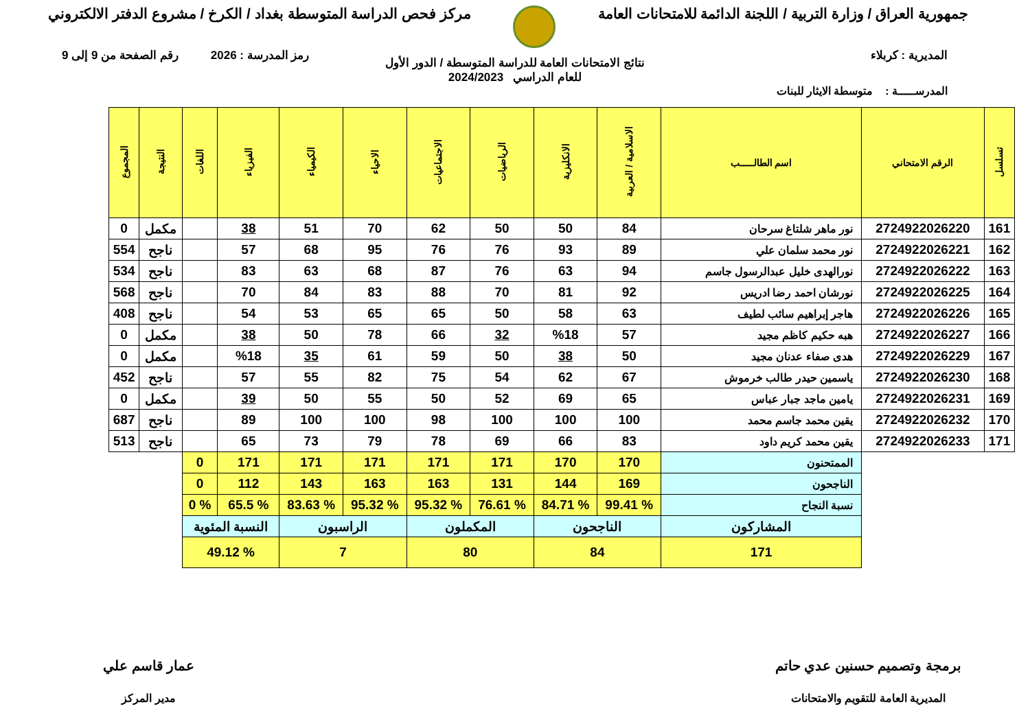جمهورية العراق / وزارة التربية / اللجنة الدائمة للامتحانات العامة
مركز فحص الدراسة المتوسطة بغداد / الكرخ / مشروع الدفتر الالكتروني
المديرية : كربلاء رمز المدرسة : 2026 رقم الصفحة من 9 إلى 9
نتائج الامتحانات العامة للدراسة المتوسطة / الدور الأول
للعام الدراسي 2024/2023
المدرســـــة : متوسطة الايثار للبنات
| تسلسل | الرقم الامتحاني | اسم الطالـــــب | الاسلامية / العربية | الانكليزية | الرياضيات | الاجتماعيات | الاحياء | الكيمياء | الفيزياء | اللغات | النتيجة | المجموع |
| --- | --- | --- | --- | --- | --- | --- | --- | --- | --- | --- | --- | --- |
| 161 | 2724922026220 | نور ماهر شلتاغ سرحان | 84 | 50 | 50 | 62 | 70 | 51 | 38 | | مكمل | 0 |
| 162 | 2724922026221 | نور محمد سلمان علي | 89 | 93 | 76 | 76 | 95 | 68 | 57 | | ناجح | 554 |
| 163 | 2724922026222 | نورالهدى خليل عبدالرسول جاسم | 94 | 63 | 76 | 87 | 68 | 63 | 83 | | ناجح | 534 |
| 164 | 2724922026225 | نورشان احمد رضا ادريس | 92 | 81 | 70 | 88 | 83 | 84 | 70 | | ناجح | 568 |
| 165 | 2724922026226 | هاجر إبراهيم سائب لطيف | 63 | 58 | 50 | 65 | 65 | 53 | 54 | | ناجح | 408 |
| 166 | 2724922026227 | هبه حكيم كاظم مجيد | 57 | %18 | 32 | 66 | 78 | 50 | 38 | | مكمل | 0 |
| 167 | 2724922026229 | هدى صفاء عدنان مجيد | 50 | 38 | 50 | 59 | 61 | 35 | %18 | | مكمل | 0 |
| 168 | 2724922026230 | ياسمين حيدر طالب خرموش | 67 | 62 | 54 | 75 | 82 | 55 | 57 | | ناجح | 452 |
| 169 | 2724922026231 | يامين ماجد جبار عباس | 65 | 69 | 52 | 50 | 55 | 50 | 39 | | مكمل | 0 |
| 170 | 2724922026232 | يقين محمد جاسم محمد | 100 | 100 | 100 | 98 | 100 | 100 | 89 | | ناجح | 687 |
| 171 | 2724922026233 | يقين محمد كريم داود | 83 | 66 | 69 | 78 | 79 | 73 | 65 | | ناجح | 513 |
| | | الممتحنون | 170 | 170 | 171 | 171 | 171 | 171 | 171 | 0 | | |
| | | الناجحون | 169 | 144 | 131 | 163 | 163 | 143 | 112 | 0 | | |
| | | نسبة النجاح | % 99.41 | % 84.71 | % 76.61 | % 95.32 | % 95.32 | % 83.63 | % 65.5 | % 0 | | |
| | | المشاركون | الناجحون | | المكملون | | الراسبون | | النسبة المئوية | | | |
| | | 171 | 84 | | 80 | | 7 | | % 49.12 | | | |
برمجة وتصميم حسنين عدي حاتم
المديرية العامة للتقويم والامتحانات
عمار قاسم علي
مدير المركز